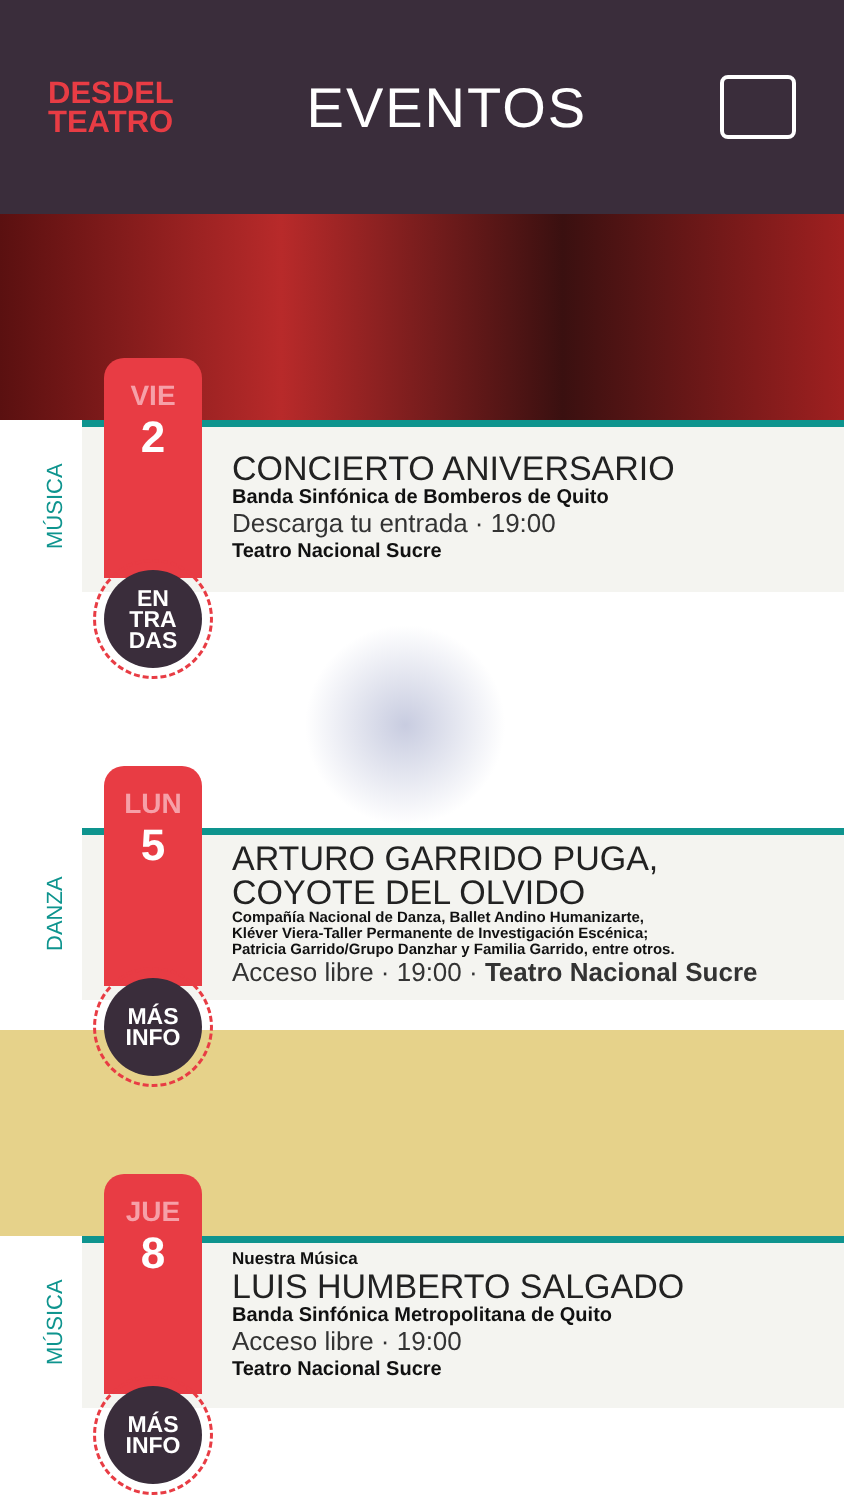DESDEL
TEATRO
EVENTOS
MÚSICA
CONCIERTO ANIVERSARIO
Banda Sinfónica de Bomberos de Quito
Descarga tu entrada · 19:00
Teatro Nacional Sucre
VIE
2
EN
TRA
DAS
DANZA
ARTURO GARRIDO PUGA,
COYOTE DEL OLVIDO
Compañía Nacional de Danza, Ballet Andino Humanizarte,
Kléver Viera-Taller Permanente de Investigación Escénica;
Patricia Garrido/Grupo Danzhar y Familia Garrido, entre otros.
Acceso libre · 19:00 · Teatro Nacional Sucre
LUN
5
MÁS
INFO
MÚSICA
Nuestra Música
LUIS HUMBERTO SALGADO
Banda Sinfónica Metropolitana de Quito
Acceso libre · 19:00
Teatro Nacional Sucre
JUE
8
MÁS
INFO